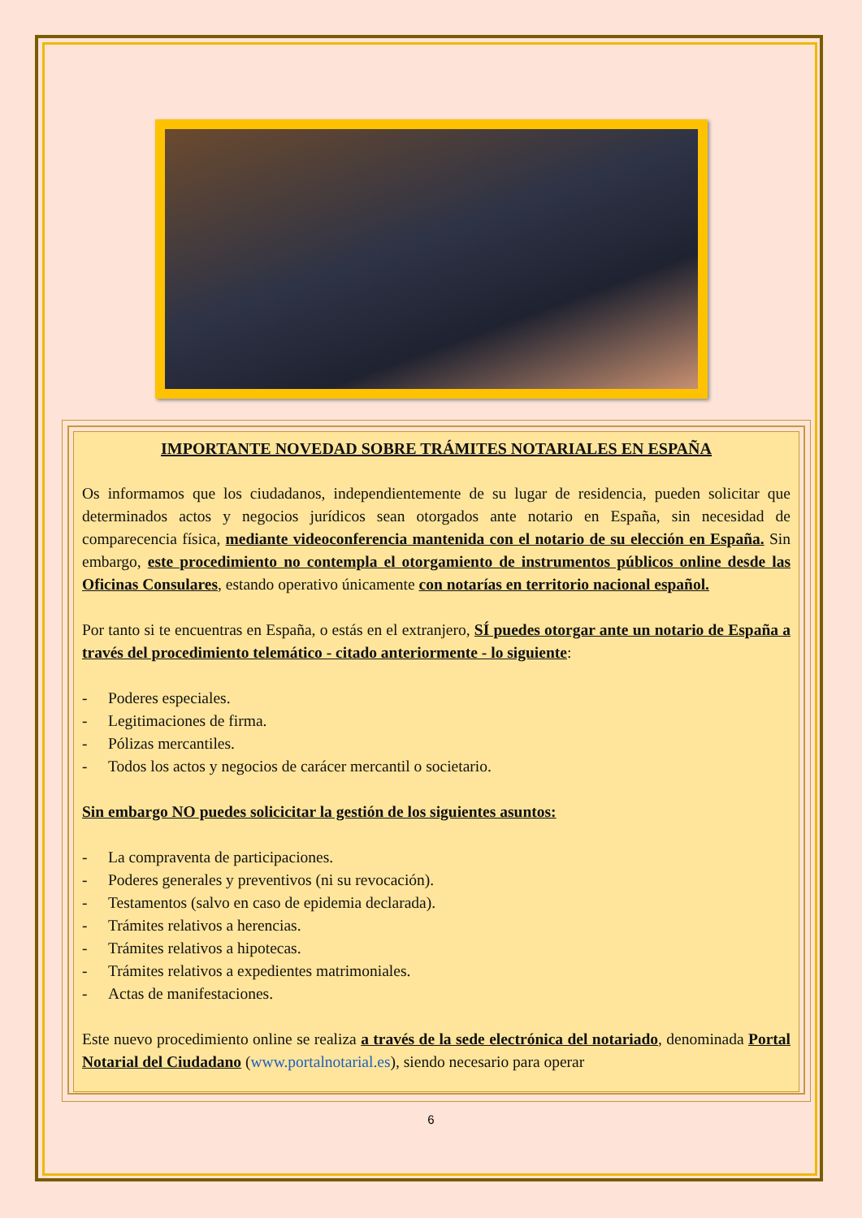IMPORTANTE NOVEDAD SOBRE TRÁMITES NOTARIALES EN ESPAÑA
Os informamos que los ciudadanos, independientemente de su lugar de residencia, pueden solicitar que determinados actos y negocios jurídicos sean otorgados ante notario en España, sin necesidad de comparecencia física, mediante videoconferencia mantenida con el notario de su elección en España. Sin embargo, este procedimiento no contempla el otorgamiento de instrumentos públicos online desde las Oficinas Consulares, estando operativo únicamente con notarías en territorio nacional español.
Por tanto si te encuentras en España, o estás en el extranjero, SÍ puedes otorgar ante un notario de España a través del procedimiento telemático - citado anteriormente - lo siguiente:
- Poderes especiales.
- Legitimaciones de firma.
- Pólizas mercantiles.
- Todos los actos y negocios de carácer mercantil o societario.
Sin embargo NO puedes solicicitar la gestión de los siguientes asuntos:
- La compraventa de participaciones.
- Poderes generales y preventivos (ni su revocación).
- Testamentos (salvo en caso de epidemia declarada).
- Trámites relativos a herencias.
- Trámites relativos a hipotecas.
- Trámites relativos a expedientes matrimoniales.
- Actas de manifestaciones.
Este nuevo procedimiento online se realiza a través de la sede electrónica del notariado, denominada Portal Notarial del Ciudadano (www.portalnotarial.es), siendo necesario para operar
6